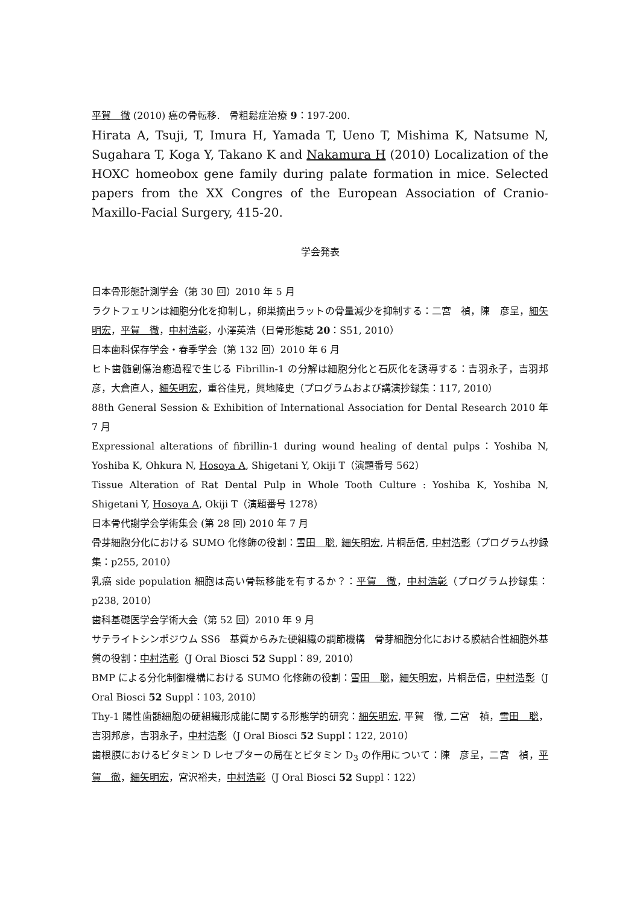平賀　徹 (2010) 癌の骨転移.　骨粗鬆症治療 9：197-200.
Hirata A, Tsuji, T, Imura H, Yamada T, Ueno T, Mishima K, Natsume N, Sugahara T, Koga Y, Takano K and Nakamura H (2010) Localization of the HOXC homeobox gene family during palate formation in mice. Selected papers from the XX Congres of the European Association of Cranio-Maxillo-Facial Surgery, 415-20.
学会発表
日本骨形態計測学会（第 30 回）2010 年 5 月
ラクトフェリンは細胞分化を抑制し，卵巣摘出ラットの骨量減少を抑制する：二宮　禎，陳　彦呈，細矢明宏，平賀　徹，中村浩彰，小澤英浩（日骨形態誌 20：S51, 2010）
日本歯科保存学会・春季学会（第 132 回）2010 年 6 月
ヒト歯髄創傷治癒過程で生じる Fibrillin-1 の分解は細胞分化と石灰化を誘導する：吉羽永子，吉羽邦彦，大倉直人，細矢明宏，重谷佳見，興地隆史（プログラムおよび講演抄録集：117, 2010）
88th General Session & Exhibition of International Association for Dental Research 2010 年 7 月
Expressional alterations of fibrillin-1 during wound healing of dental pulps：Yoshiba N, Yoshiba K, Ohkura N, Hosoya A, Shigetani Y, Okiji T（演題番号 562）
Tissue Alteration of Rat Dental Pulp in Whole Tooth Culture : Yoshiba K, Yoshiba N, Shigetani Y, Hosoya A, Okiji T（演題番号 1278）
日本骨代謝学会学術集会 (第 28 回) 2010 年 7 月
骨芽細胞分化における SUMO 化修飾の役割：雪田　聡, 細矢明宏, 片桐岳信, 中村浩彰（プログラム抄録集：p255, 2010）
乳癌 side population 細胞は高い骨転移能を有するか？：平賀　徹，中村浩彰（プログラム抄録集：p238, 2010）
歯科基礎医学会学術大会（第 52 回）2010 年 9 月
サテライトシンポジウム SS6　基質からみた硬組織の調節機構　骨芽細胞分化における膜結合性細胞外基質の役割：中村浩彰（J Oral Biosci 52 Suppl：89, 2010）
BMP による分化制御機構における SUMO 化修飾の役割：雪田　聡，細矢明宏，片桐岳信，中村浩彰（J Oral Biosci 52 Suppl：103, 2010）
Thy-1 陽性歯髄細胞の硬組織形成能に関する形態学的研究：細矢明宏, 平賀　徹, 二宮　禎，雪田　聡，吉羽邦彦，吉羽永子，中村浩彰（J Oral Biosci 52 Suppl：122, 2010）
歯根膜におけるビタミン D レセプターの局在とビタミン D<sub>3</sub> の作用について：陳　彦呈，二宮　禎，平賀　徹，細矢明宏，宮沢裕夫，中村浩彰（J Oral Biosci 52 Suppl：122）